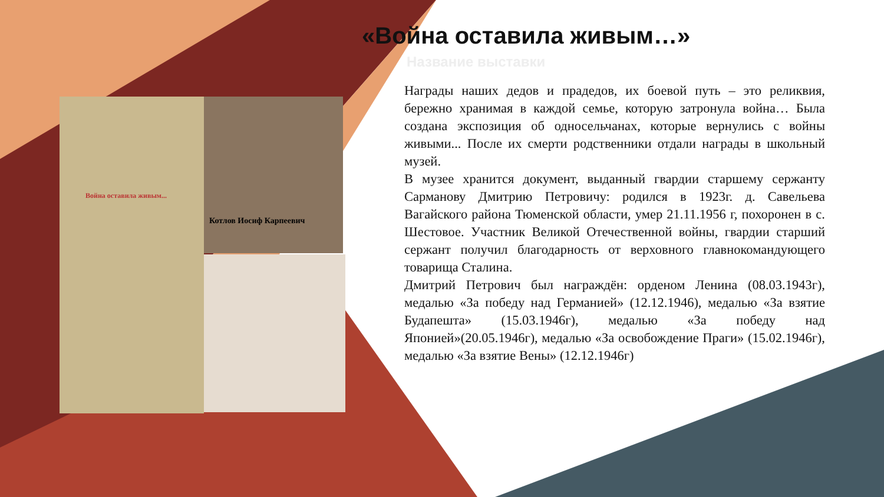Война оставила живым...
Котлов Иосиф Карпеевич
«Война оставила живым…»
Название выставки
Награды наших дедов и прадедов, их боевой путь – это реликвия, бережно хранимая в каждой семье, которую затронула война… Была создана экспозиция об односельчанах, которые вернулись с войны живыми... После их смерти родственники отдали награды в школьный музей.
В музее хранится документ, выданный гвардии старшему сержанту Сарманову Дмитрию Петровичу: родился в 1923г. д. Савельева Вагайского района Тюменской области, умер 21.11.1956 г, похоронен в с. Шестовое. Участник Великой Отечественной войны, гвардии старший сержант получил благодарность от верховного главнокомандующего товарища Сталина.
Дмитрий Петрович был награждён: орденом Ленина (08.03.1943г), медалью «За победу над Германией» (12.12.1946), медалью «За взятие Будапешта» (15.03.1946г), медалью «За победу над Японией»(20.05.1946г), медалью «За освобождение Праги» (15.02.1946г), медалью «За взятие Вены» (12.12.1946г)